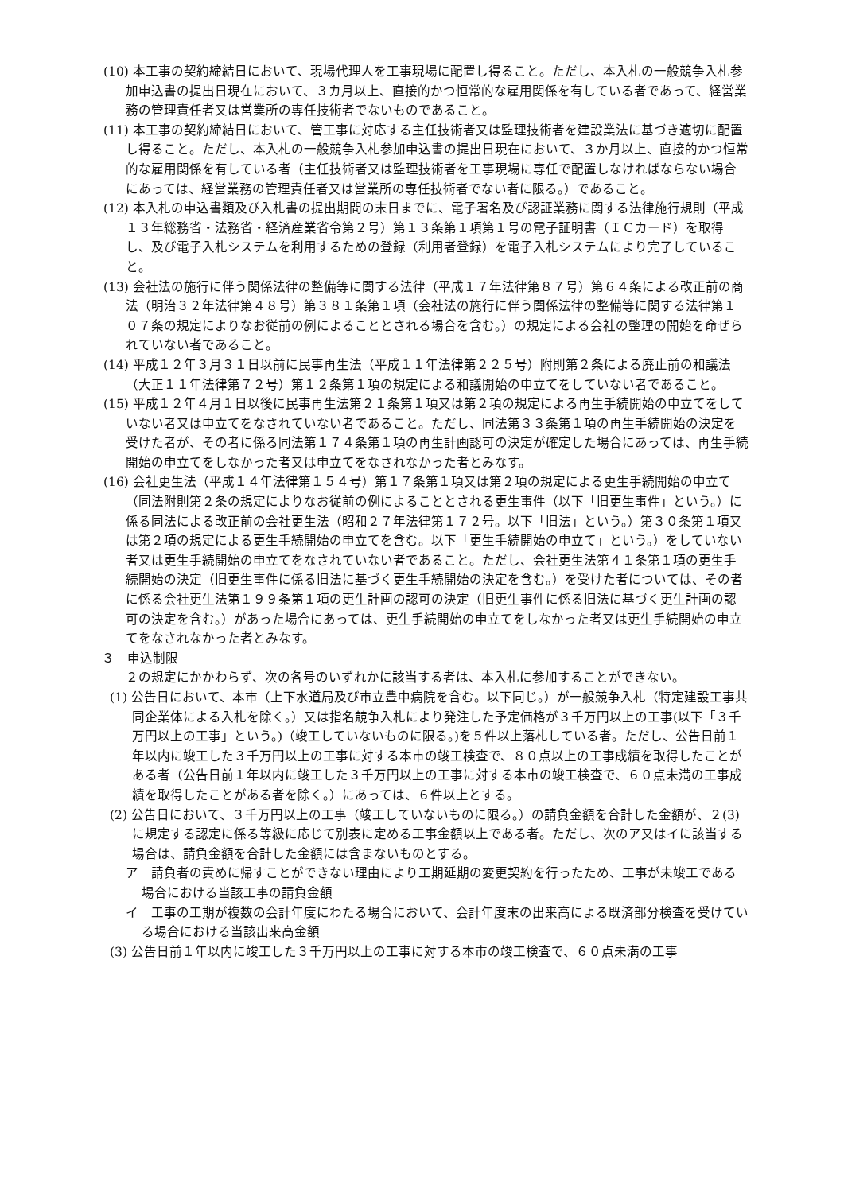(10) 本工事の契約締結日において、現場代理人を工事現場に配置し得ること。ただし、本入札の一般競争入札参加申込書の提出日現在において、３カ月以上、直接的かつ恒常的な雇用関係を有している者であって、経営業務の管理責任者又は営業所の専任技術者でないものであること。
(11) 本工事の契約締結日において、管工事に対応する主任技術者又は監理技術者を建設業法に基づき適切に配置し得ること。ただし、本入札の一般競争入札参加申込書の提出日現在において、３か月以上、直接的かつ恒常的な雇用関係を有している者（主任技術者又は監理技術者を工事現場に専任で配置しなければならない場合にあっては、経営業務の管理責任者又は営業所の専任技術者でない者に限る。）であること。
(12) 本入札の申込書類及び入札書の提出期間の末日までに、電子署名及び認証業務に関する法律施行規則（平成１３年総務省・法務省・経済産業省令第２号）第１３条第１項第１号の電子証明書（ＩＣカード）を取得し、及び電子入札システムを利用するための登録（利用者登録）を電子入札システムにより完了していること。
(13) 会社法の施行に伴う関係法律の整備等に関する法律（平成１７年法律第８７号）第６４条による改正前の商法（明治３２年法律第４８号）第３８１条第１項（会社法の施行に伴う関係法律の整備等に関する法律第１０７条の規定によりなお従前の例によることとされる場合を含む。）の規定による会社の整理の開始を命ぜられていない者であること。
(14) 平成１２年３月３１日以前に民事再生法（平成１１年法律第２２５号）附則第２条による廃止前の和議法（大正１１年法律第７２号）第１２条第１項の規定による和議開始の申立てをしていない者であること。
(15) 平成１２年４月１日以後に民事再生法第２１条第１項又は第２項の規定による再生手続開始の申立てをしていない者又は申立てをなされていない者であること。ただし、同法第３３条第１項の再生手続開始の決定を受けた者が、その者に係る同法第１７４条第１項の再生計画認可の決定が確定した場合にあっては、再生手続開始の申立てをしなかった者又は申立てをなされなかった者とみなす。
(16) 会社更生法（平成１４年法律第１５４号）第１７条第１項又は第２項の規定による更生手続開始の申立て（同法附則第２条の規定によりなお従前の例によることとされる更生事件（以下「旧更生事件」という。）に係る同法による改正前の会社更生法（昭和２７年法律第１７２号。以下「旧法」という。）第３０条第１項又は第２項の規定による更生手続開始の申立てを含む。以下「更生手続開始の申立て」という。）をしていない者又は更生手続開始の申立てをなされていない者であること。ただし、会社更生法第４１条第１項の更生手続開始の決定（旧更生事件に係る旧法に基づく更生手続開始の決定を含む。）を受けた者については、その者に係る会社更生法第１９９条第１項の更生計画の認可の決定（旧更生事件に係る旧法に基づく更生計画の認可の決定を含む。）があった場合にあっては、更生手続開始の申立てをしなかった者又は更生手続開始の申立てをなされなかった者とみなす。
３　申込制限
２の規定にかかわらず、次の各号のいずれかに該当する者は、本入札に参加することができない。
(1) 公告日において、本市（上下水道局及び市立豊中病院を含む。以下同じ。）が一般競争入札（特定建設工事共同企業体による入札を除く。）又は指名競争入札により発注した予定価格が３千万円以上の工事(以下「３千万円以上の工事」という。)（竣工していないものに限る。)を５件以上落札している者。ただし、公告日前１年以内に竣工した３千万円以上の工事に対する本市の竣工検査で、８０点以上の工事成績を取得したことがある者（公告日前１年以内に竣工した３千万円以上の工事に対する本市の竣工検査で、６０点未満の工事成績を取得したことがある者を除く。）にあっては、６件以上とする。
(2) 公告日において、３千万円以上の工事（竣工していないものに限る。）の請負金額を合計した金額が、２(3)に規定する認定に係る等級に応じて別表に定める工事金額以上である者。ただし、次のア又はイに該当する場合は、請負金額を合計した金額には含まないものとする。
ア　請負者の責めに帰すことができない理由により工期延期の変更契約を行ったため、工事が未竣工である場合における当該工事の請負金額
イ　工事の工期が複数の会計年度にわたる場合において、会計年度末の出来高による既済部分検査を受けている場合における当該出来高金額
(3) 公告日前１年以内に竣工した３千万円以上の工事に対する本市の竣工検査で、６０点未満の工事